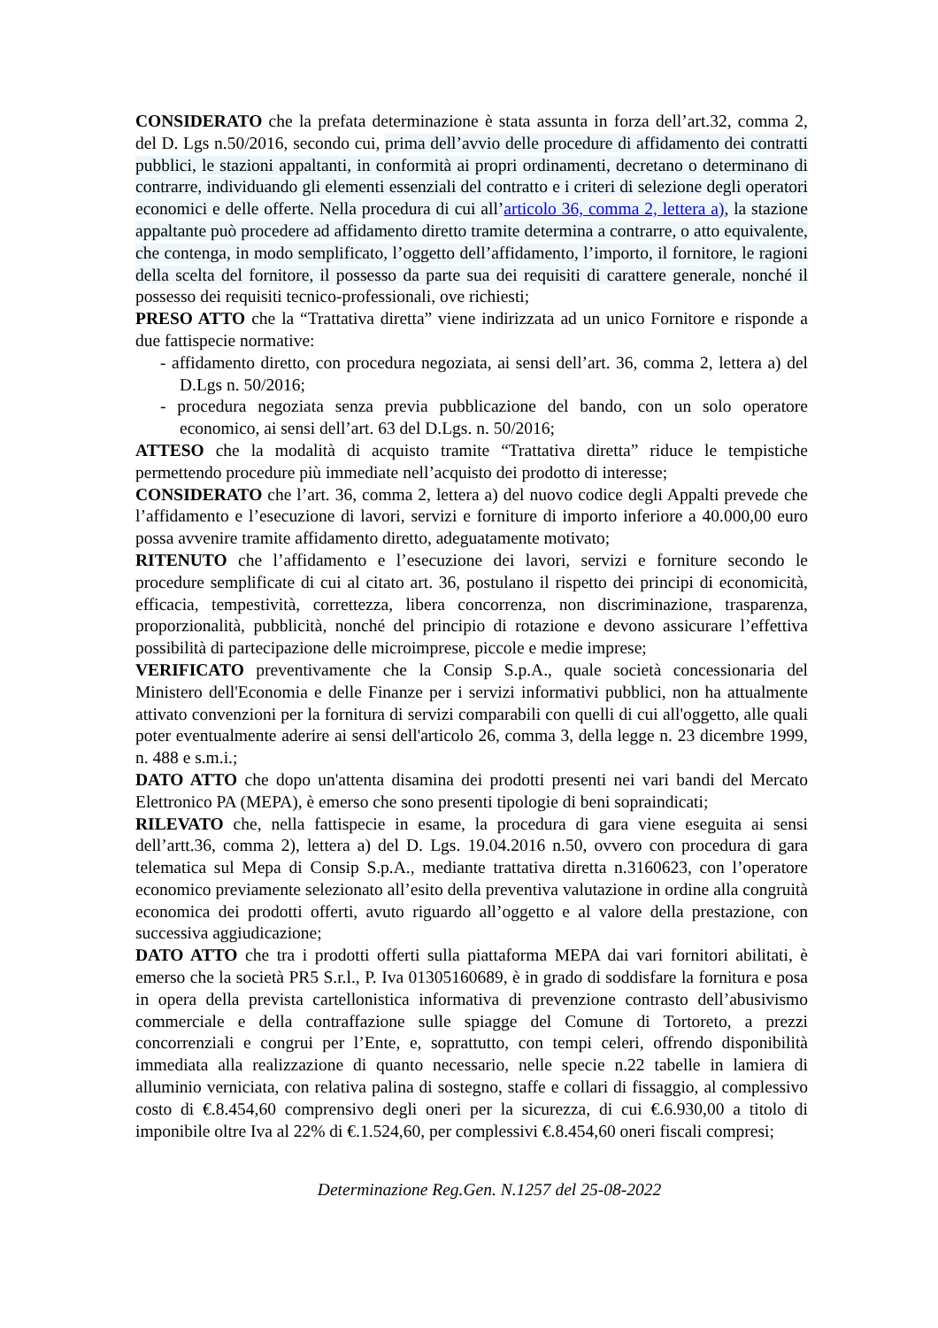CONSIDERATO che la prefata determinazione è stata assunta in forza dell’art.32, comma 2, del D. Lgs n.50/2016, secondo cui, prima dell’avvio delle procedure di affidamento dei contratti pubblici, le stazioni appaltanti, in conformità ai propri ordinamenti, decretano o determinano di contrarre, individuando gli elementi essenziali del contratto e i criteri di selezione degli operatori economici e delle offerte. Nella procedura di cui all’articolo 36, comma 2, lettera a), la stazione appaltante può procedere ad affidamento diretto tramite determina a contrarre, o atto equivalente, che contenga, in modo semplificato, l’oggetto dell’affidamento, l’importo, il fornitore, le ragioni della scelta del fornitore, il possesso da parte sua dei requisiti di carattere generale, nonché il possesso dei requisiti tecnico-professionali, ove richiesti;
PRESO ATTO che la “Trattativa diretta” viene indirizzata ad un unico Fornitore e risponde a due fattispecie normative:
- affidamento diretto, con procedura negoziata, ai sensi dell’art. 36, comma 2, lettera a) del D.Lgs n. 50/2016;
- procedura negoziata senza previa pubblicazione del bando, con un solo operatore economico, ai sensi dell’art. 63 del D.Lgs. n. 50/2016;
ATTESO che la modalità di acquisto tramite “Trattativa diretta” riduce le tempistiche permettendo procedure più immediate nell’acquisto dei prodotto di interesse;
CONSIDERATO che l’art. 36, comma 2, lettera a) del nuovo codice degli Appalti prevede che l’affidamento e l’esecuzione di lavori, servizi e forniture di importo inferiore a 40.000,00 euro possa avvenire tramite affidamento diretto, adeguatamente motivato;
RITENUTO che l’affidamento e l’esecuzione dei lavori, servizi e forniture secondo le procedure semplificate di cui al citato art. 36, postulano il rispetto dei principi di economicità, efficacia, tempestività, correttezza, libera concorrenza, non discriminazione, trasparenza, proporzionalità, pubblicità, nonché del principio di rotazione e devono assicurare l’effettiva possibilità di partecipazione delle microimprese, piccole e medie imprese;
VERIFICATO preventivamente che la Consip S.p.A., quale società concessionaria del Ministero dell'Economia e delle Finanze per i servizi informativi pubblici, non ha attualmente attivato convenzioni per la fornitura di servizi comparabili con quelli di cui all'oggetto, alle quali poter eventualmente aderire ai sensi dell'articolo 26, comma 3, della legge n. 23 dicembre 1999, n. 488 e s.m.i.;
DATO ATTO che dopo un'attenta disamina dei prodotti presenti nei vari bandi del Mercato Elettronico PA (MEPA), è emerso che sono presenti tipologie di beni sopraindicati;
RILEVATO che, nella fattispecie in esame, la procedura di gara viene eseguita ai sensi dell’artt.36, comma 2), lettera a) del D. Lgs. 19.04.2016 n.50, ovvero con procedura di gara telematica sul Mepa di Consip S.p.A., mediante trattativa diretta n.3160623, con l’operatore economico previamente selezionato all’esito della preventiva valutazione in ordine alla congruità economica dei prodotti offerti, avuto riguardo all’oggetto e al valore della prestazione, con successiva aggiudicazione;
DATO ATTO che tra i prodotti offerti sulla piattaforma MEPA dai vari fornitori abilitati, è emerso che la società PR5 S.r.l., P. Iva 01305160689, è in grado di soddisfare la fornitura e posa in opera della prevista cartellonistica informativa di prevenzione contrasto dell’abusivismo commerciale e della contraffazione sulle spiagge del Comune di Tortoreto, a prezzi concorrenziali e congrui per l’Ente, e, soprattutto, con tempi celeri, offrendo disponibilità immediata alla realizzazione di quanto necessario, nelle specie n.22 tabelle in lamiera di alluminio verniciata, con relativa palina di sostegno, staffe e collari di fissaggio, al complessivo costo di €.8.454,60 comprensivo degli oneri per la sicurezza, di cui €.6.930,00 a titolo di imponibile oltre Iva al 22% di €.1.524,60, per complessivi €.8.454,60 oneri fiscali compresi;
Determinazione Reg.Gen. N.1257 del 25-08-2022